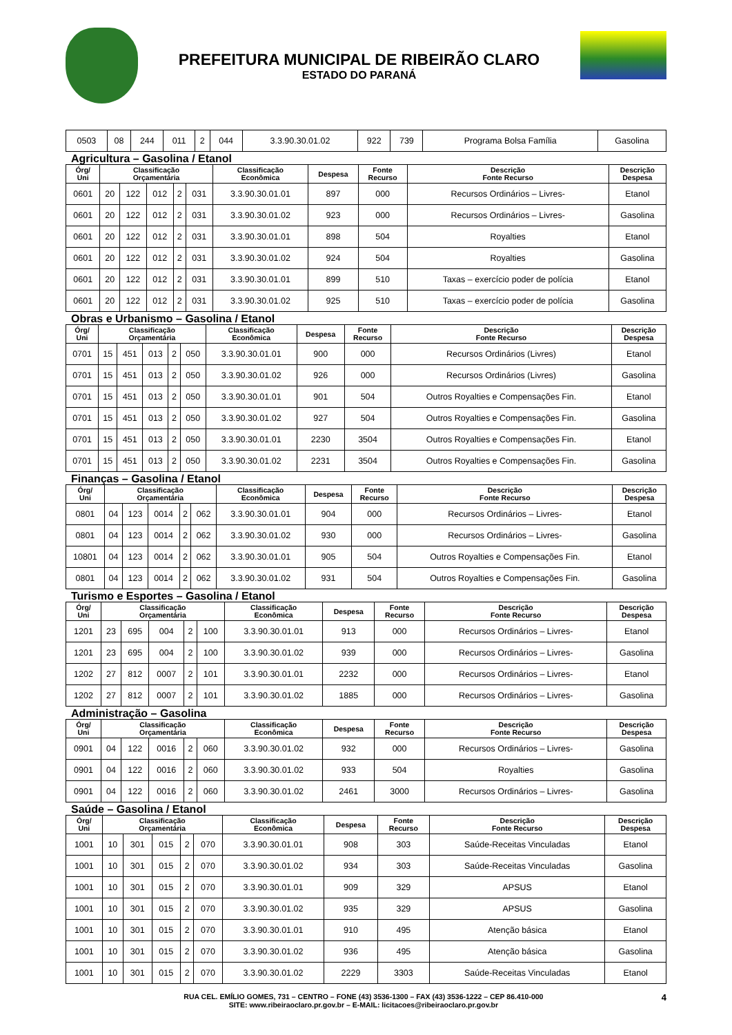PREFEITURA MUNICIPAL DE RIBEIRÃO CLARO
ESTADO DO PARANÁ
| 0503 | 08 | 244 | 011 | 2 | 044 | 3.3.90.30.01.02 | 922 | 739 | Programa Bolsa Família | Gasolina |
Agricultura – Gasolina / Etanol
| Órg/ Uni | Classificação Orçamentária | | | | | Classificação Econômica | Despesa | Fonte Recurso | Descrição Fonte Recurso | Descrição Despesa |
| --- | --- | --- | --- | --- | --- | --- | --- | --- | --- | --- |
| 0601 | 20 | 122 | 012 | 2 | 031 | 3.3.90.30.01.01 | 897 | 000 | Recursos Ordinários – Livres- | Etanol |
| 0601 | 20 | 122 | 012 | 2 | 031 | 3.3.90.30.01.02 | 923 | 000 | Recursos Ordinários – Livres- | Gasolina |
| 0601 | 20 | 122 | 012 | 2 | 031 | 3.3.90.30.01.01 | 898 | 504 | Royalties | Etanol |
| 0601 | 20 | 122 | 012 | 2 | 031 | 3.3.90.30.01.02 | 924 | 504 | Royalties | Gasolina |
| 0601 | 20 | 122 | 012 | 2 | 031 | 3.3.90.30.01.01 | 899 | 510 | Taxas – exercício poder de polícia | Etanol |
| 0601 | 20 | 122 | 012 | 2 | 031 | 3.3.90.30.01.02 | 925 | 510 | Taxas – exercício poder de polícia | Gasolina |
Obras e Urbanismo – Gasolina / Etanol
| Órg/ Uni | Classificação Orçamentária | | | | | Classificação Econômica | Despesa | Fonte Recurso | Descrição Fonte Recurso | Descrição Despesa |
| --- | --- | --- | --- | --- | --- | --- | --- | --- | --- | --- |
| 0701 | 15 | 451 | 013 | 2 | 050 | 3.3.90.30.01.01 | 900 | 000 | Recursos Ordinários (Livres) | Etanol |
| 0701 | 15 | 451 | 013 | 2 | 050 | 3.3.90.30.01.02 | 926 | 000 | Recursos Ordinários (Livres) | Gasolina |
| 0701 | 15 | 451 | 013 | 2 | 050 | 3.3.90.30.01.01 | 901 | 504 | Outros Royalties e Compensações Fin. | Etanol |
| 0701 | 15 | 451 | 013 | 2 | 050 | 3.3.90.30.01.02 | 927 | 504 | Outros Royalties e Compensações Fin. | Gasolina |
| 0701 | 15 | 451 | 013 | 2 | 050 | 3.3.90.30.01.01 | 2230 | 3504 | Outros Royalties e Compensações Fin. | Etanol |
| 0701 | 15 | 451 | 013 | 2 | 050 | 3.3.90.30.01.02 | 2231 | 3504 | Outros Royalties e Compensações Fin. | Gasolina |
Finanças – Gasolina / Etanol
| Órg/ Uni | Classificação Orçamentária | | | | | Classificação Econômica | Despesa | Fonte Recurso | Descrição Fonte Recurso | Descrição Despesa |
| --- | --- | --- | --- | --- | --- | --- | --- | --- | --- | --- |
| 0801 | 04 | 123 | 0014 | 2 | 062 | 3.3.90.30.01.01 | 904 | 000 | Recursos Ordinários – Livres- | Etanol |
| 0801 | 04 | 123 | 0014 | 2 | 062 | 3.3.90.30.01.02 | 930 | 000 | Recursos Ordinários – Livres- | Gasolina |
| 10801 | 04 | 123 | 0014 | 2 | 062 | 3.3.90.30.01.01 | 905 | 504 | Outros Royalties e Compensações Fin. | Etanol |
| 0801 | 04 | 123 | 0014 | 2 | 062 | 3.3.90.30.01.02 | 931 | 504 | Outros Royalties e Compensações Fin. | Gasolina |
Turismo e Esportes – Gasolina / Etanol
| Órg/ Uni | Classificação Orçamentária | | | | | Classificação Econômica | Despesa | Fonte Recurso | Descrição Fonte Recurso | Descrição Despesa |
| --- | --- | --- | --- | --- | --- | --- | --- | --- | --- | --- |
| 1201 | 23 | 695 | 004 | 2 | 100 | 3.3.90.30.01.01 | 913 | 000 | Recursos Ordinários – Livres- | Etanol |
| 1201 | 23 | 695 | 004 | 2 | 100 | 3.3.90.30.01.02 | 939 | 000 | Recursos Ordinários – Livres- | Gasolina |
| 1202 | 27 | 812 | 0007 | 2 | 101 | 3.3.90.30.01.01 | 2232 | 000 | Recursos Ordinários – Livres- | Etanol |
| 1202 | 27 | 812 | 0007 | 2 | 101 | 3.3.90.30.01.02 | 1885 | 000 | Recursos Ordinários – Livres- | Gasolina |
Administração – Gasolina
| Órg/ Uni | Classificação Orçamentária | | | | | Classificação Econômica | Despesa | Fonte Recurso | Descrição Fonte Recurso | Descrição Despesa |
| --- | --- | --- | --- | --- | --- | --- | --- | --- | --- | --- |
| 0901 | 04 | 122 | 0016 | 2 | 060 | 3.3.90.30.01.02 | 932 | 000 | Recursos Ordinários – Livres- | Gasolina |
| 0901 | 04 | 122 | 0016 | 2 | 060 | 3.3.90.30.01.02 | 933 | 504 | Royalties | Gasolina |
| 0901 | 04 | 122 | 0016 | 2 | 060 | 3.3.90.30.01.02 | 2461 | 3000 | Recursos Ordinários – Livres- | Gasolina |
Saúde – Gasolina / Etanol
| Órg/ Uni | Classificação Orçamentária | | | | | Classificação Econômica | Despesa | Fonte Recurso | Descrição Fonte Recurso | Descrição Despesa |
| --- | --- | --- | --- | --- | --- | --- | --- | --- | --- | --- |
| 1001 | 10 | 301 | 015 | 2 | 070 | 3.3.90.30.01.01 | 908 | 303 | Saúde-Receitas Vinculadas | Etanol |
| 1001 | 10 | 301 | 015 | 2 | 070 | 3.3.90.30.01.02 | 934 | 303 | Saúde-Receitas Vinculadas | Gasolina |
| 1001 | 10 | 301 | 015 | 2 | 070 | 3.3.90.30.01.01 | 909 | 329 | APSUS | Etanol |
| 1001 | 10 | 301 | 015 | 2 | 070 | 3.3.90.30.01.02 | 935 | 329 | APSUS | Gasolina |
| 1001 | 10 | 301 | 015 | 2 | 070 | 3.3.90.30.01.01 | 910 | 495 | Atenção básica | Etanol |
| 1001 | 10 | 301 | 015 | 2 | 070 | 3.3.90.30.01.02 | 936 | 495 | Atenção básica | Gasolina |
| 1001 | 10 | 301 | 015 | 2 | 070 | 3.3.90.30.01.02 | 2229 | 3303 | Saúde-Receitas Vinculadas | Etanol |
RUA CEL. EMÍLIO GOMES, 731 – CENTRO – FONE (43) 3536-1300 – FAX (43) 3536-1222 – CEP 86.410-000
SITE: www.ribeiraoclaro.pr.gov.br – E-MAIL: licitacoes@ribeiraoclaro.pr.gov.br
4